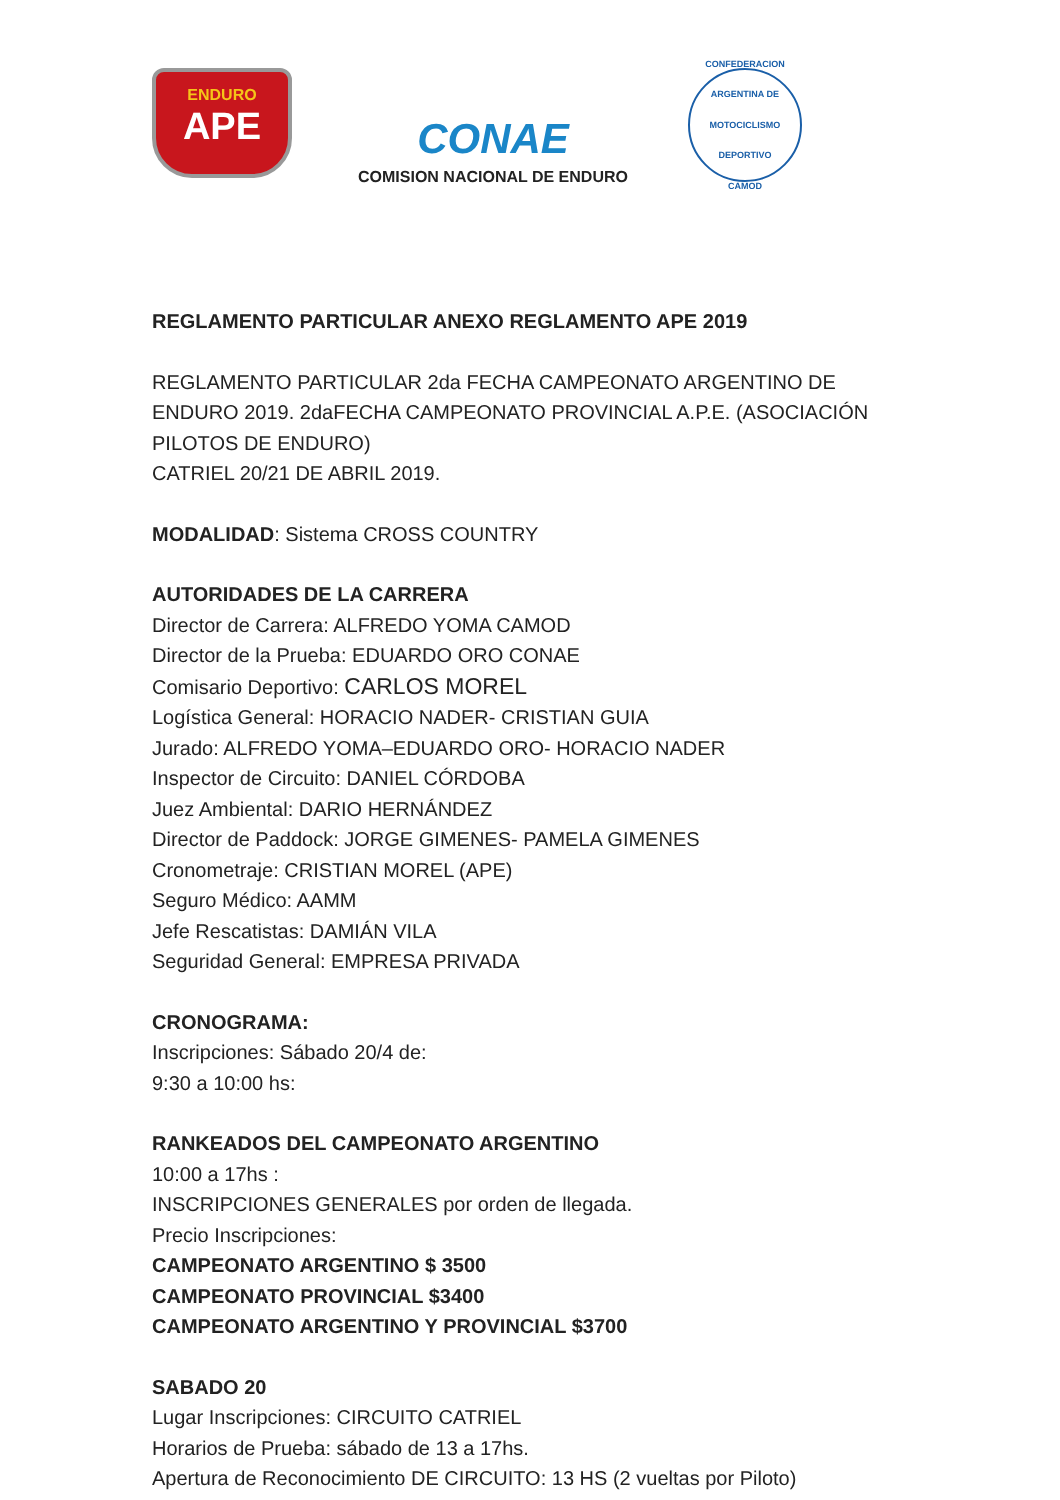ENDURO
APE
CONAE
COMISION NACIONAL DE ENDURO
CONFEDERACION ARGENTINA DE MOTOCICLISMO DEPORTIVO
CAMOD
REGLAMENTO PARTICULAR ANEXO REGLAMENTO APE 2019
REGLAMENTO PARTICULAR 2da FECHA CAMPEONATO ARGENTINO DE ENDURO 2019. 2daFECHA CAMPEONATO PROVINCIAL A.P.E. (ASOCIACIÓN PILOTOS DE ENDURO)
CATRIEL 20/21 DE ABRIL 2019.
MODALIDAD: Sistema CROSS COUNTRY
AUTORIDADES DE LA CARRERA
Director de Carrera: ALFREDO YOMA CAMOD
Director de la Prueba: EDUARDO ORO CONAE
Comisario Deportivo: CARLOS MOREL
Logística General: HORACIO NADER- CRISTIAN GUIA
Jurado: ALFREDO YOMA–EDUARDO ORO- HORACIO NADER
Inspector de Circuito: DANIEL CÓRDOBA
Juez Ambiental: DARIO HERNÁNDEZ
Director de Paddock: JORGE GIMENES- PAMELA GIMENES
Cronometraje: CRISTIAN MOREL (APE)
Seguro Médico: AAMM
Jefe Rescatistas: DAMIÁN VILA
Seguridad General: EMPRESA PRIVADA
CRONOGRAMA:
Inscripciones: Sábado 20/4 de:
9:30 a 10:00 hs:
RANKEADOS DEL CAMPEONATO ARGENTINO
10:00 a 17hs :
INSCRIPCIONES GENERALES por orden de llegada.
Precio Inscripciones:
CAMPEONATO ARGENTINO $ 3500
CAMPEONATO PROVINCIAL $3400
CAMPEONATO ARGENTINO Y PROVINCIAL $3700
SABADO 20
Lugar Inscripciones: CIRCUITO CATRIEL
Horarios de Prueba: sábado de 13 a 17hs.
Apertura de Reconocimiento DE CIRCUITO: 13 HS (2 vueltas por Piloto)